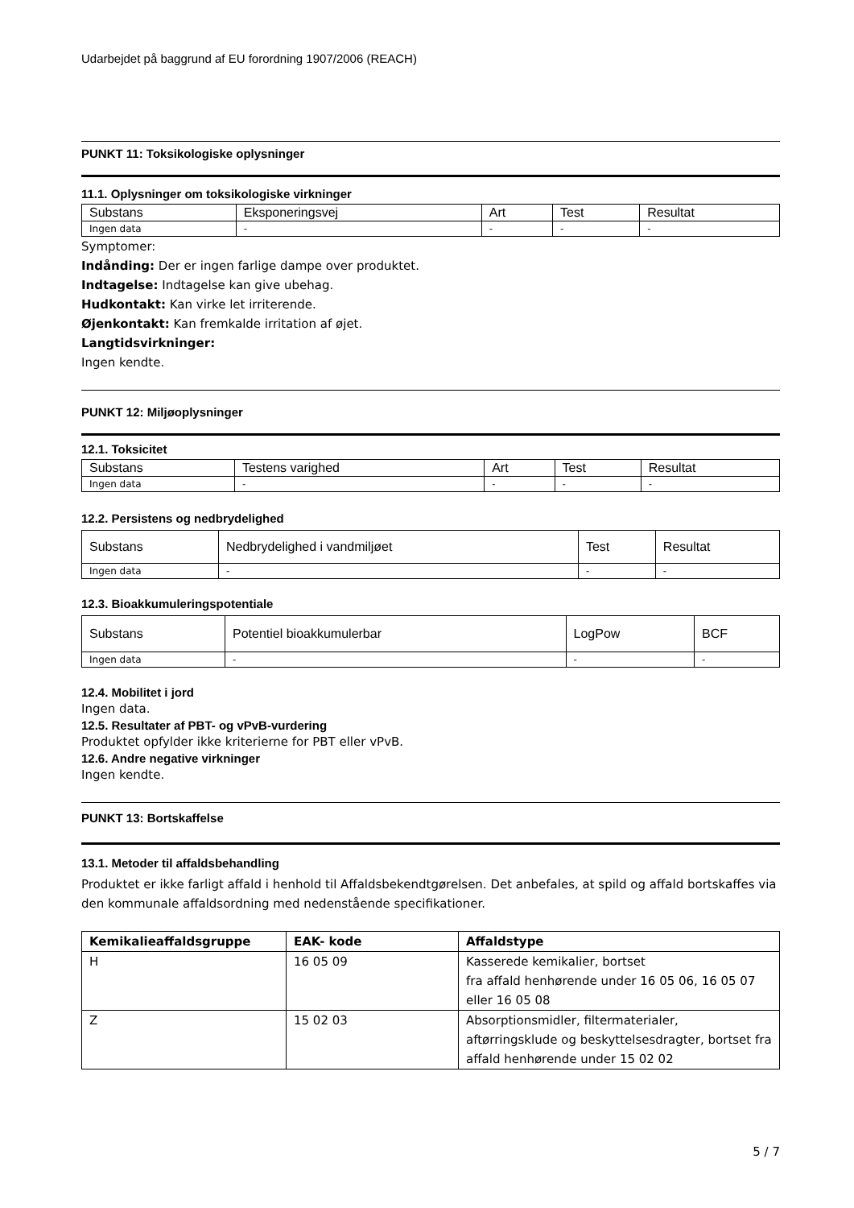Udarbejdet på baggrund af EU forordning 1907/2006 (REACH)
PUNKT 11: Toksikologiske oplysninger
11.1. Oplysninger om toksikologiske virkninger
| Substans | Eksponeringsvej | Art | Test | Resultat |
| --- | --- | --- | --- | --- |
| Ingen data | - | - | - | - |
Symptomer:
Indånding: Der er ingen farlige dampe over produktet.
Indtagelse: Indtagelse kan give ubehag.
Hudkontakt: Kan virke let irriterende.
Øjenkontakt: Kan fremkalde irritation af øjet.
Langtidsvirkninger:
Ingen kendte.
PUNKT 12: Miljøoplysninger
12.1. Toksicitet
| Substans | Testens varighed | Art | Test | Resultat |
| --- | --- | --- | --- | --- |
| Ingen data | - | - | - | - |
12.2. Persistens og nedbrydelighed
| Substans | Nedbrydelighed i vandmiljøet | Test | Resultat |
| --- | --- | --- | --- |
| Ingen data | - | - | - |
12.3. Bioakkumuleringspotentiale
| Substans | Potentiel bioakkumulerbar | LogPow | BCF |
| --- | --- | --- | --- |
| Ingen data | - | - | - |
12.4. Mobilitet i jord
Ingen data.
12.5. Resultater af PBT- og vPvB-vurdering
Produktet opfylder ikke kriterierne for PBT eller vPvB.
12.6. Andre negative virkninger
Ingen kendte.
PUNKT 13: Bortskaffelse
13.1. Metoder til affaldsbehandling
Produktet er ikke farligt affald i henhold til Affaldsbekendtgørelsen. Det anbefales, at spild og affald bortskaffes via den kommunale affaldsordning med nedenstående specifikationer.
| Kemikalieaffaldsgruppe | EAK- kode | Affaldstype |
| --- | --- | --- |
| H | 16 05 09 | Kasserede kemikalier, bortset fra affald henhørende under 16 05 06, 16 05 07 eller 16 05 08 |
| Z | 15 02 03 | Absorptionsmidler, filtermaterialer, aftørringsklude og beskyttelsesdragter, bortset fra affald henhørende under 15 02 02 |
5 / 7